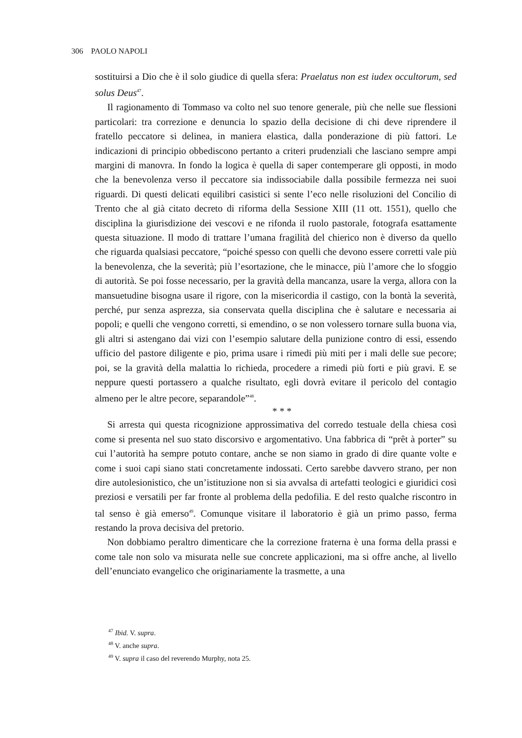306 PAOLO NAPOLI
sostituirsi a Dio che è il solo giudice di quella sfera: Praelatus non est iudex occultorum, sed solus Deus<sup>47</sup>.
Il ragionamento di Tommaso va colto nel suo tenore generale, più che nelle sue flessioni particolari: tra correzione e denuncia lo spazio della decisione di chi deve riprendere il fratello peccatore si delinea, in maniera elastica, dalla ponderazione di più fattori. Le indicazioni di principio obbediscono pertanto a criteri prudenziali che lasciano sempre ampi margini di manovra. In fondo la logica è quella di saper contemperare gli opposti, in modo che la benevolenza verso il peccatore sia indissociabile dalla possibile fermezza nei suoi riguardi. Di questi delicati equilibri casistici si sente l’eco nelle risoluzioni del Concilio di Trento che al già citato decreto di riforma della Sessione XIII (11 ott. 1551), quello che disciplina la giurisdizione dei vescovi e ne rifonda il ruolo pastorale, fotografa esattamente questa situazione. Il modo di trattare l’umana fragilità del chierico non è diverso da quello che riguarda qualsiasi peccatore, “poiché spesso con quelli che devono essere corretti vale più la benevolenza, che la severità; più l’esortazione, che le minacce, più l’amore che lo sfoggio di autorità. Se poi fosse necessario, per la gravità della mancanza, usare la verga, allora con la mansuetudine bisogna usare il rigore, con la misericordia il castigo, con la bontà la severità, perché, pur senza asprezza, sia conservata quella disciplina che è salutare e necessaria ai popoli; e quelli che vengono corretti, si emendino, o se non volessero tornare sulla buona via, gli altri si astengano dai vizi con l’esempio salutare della punizione contro di essi, essendo ufficio del pastore diligente e pio, prima usare i rimedi più miti per i mali delle sue pecore; poi, se la gravità della malattia lo richieda, procedere a rimedi più forti e più gravi. E se neppure questi portassero a qualche risultato, egli dovrà evitare il pericolo del contagio almeno per le altre pecore, separandole”<sup>48</sup>.
* * *
Si arresta qui questa ricognizione approssimativa del corredo testuale della chiesa così come si presenta nel suo stato discorsivo e argomentativo. Una fabbrica di “prêt à porter” su cui l’autorità ha sempre potuto contare, anche se non siamo in grado di dire quante volte e come i suoi capi siano stati concretamente indossati. Certo sarebbe davvero strano, per non dire autolesionistico, che un’istituzione non si sia avvalsa di artefatti teologici e giuridici così preziosi e versatili per far fronte al problema della pedofilia. E del resto qualche riscontro in tal senso è già emerso<sup>49</sup>. Comunque visitare il laboratorio è già un primo passo, ferma restando la prova decisiva del pretorio.
Non dobbiamo peraltro dimenticare che la correzione fraterna è una forma della prassi e come tale non solo va misurata nelle sue concrete applicazioni, ma si offre anche, al livello dell’enunciato evangelico che originariamente la trasmette, a una
<sup>47</sup> Ibid. V. supra.
<sup>48</sup> V. anche supra.
<sup>49</sup> V. supra il caso del reverendo Murphy, nota 25.